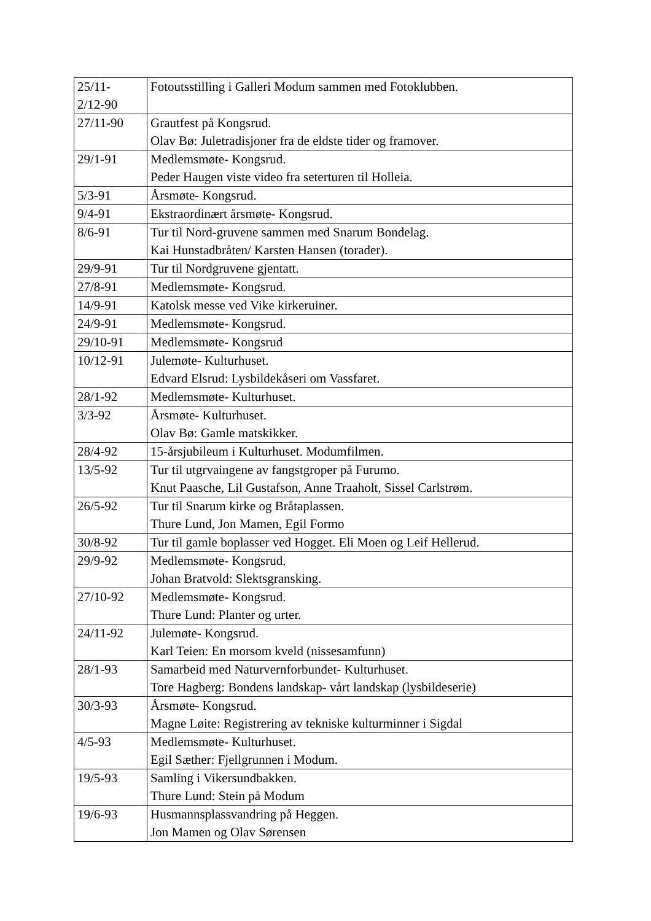| 25/11- 2/12-90 | Fotoutsstilling i Galleri Modum sammen med Fotoklubben. |
| 27/11-90 | Grautfest på Kongsrud. Olav Bø: Juletradisjoner fra de eldste tider og framover. |
| 29/1-91 | Medlemsmøte- Kongsrud. Peder Haugen viste video fra seterturen til Holleia. |
| 5/3-91 | Årsmøte- Kongsrud. |
| 9/4-91 | Ekstraordinært årsmøte- Kongsrud. |
| 8/6-91 | Tur til Nord-gruvene sammen med Snarum Bondelag. Kai Hunstadbråten/ Karsten Hansen (torader). |
| 29/9-91 | Tur til Nordgruvene gjentatt. |
| 27/8-91 | Medlemsmøte- Kongsrud. |
| 14/9-91 | Katolsk messe ved Vike kirkeruiner. |
| 24/9-91 | Medlemsmøte- Kongsrud. |
| 29/10-91 | Medlemsmøte- Kongsrud |
| 10/12-91 | Julemøte- Kulturhuset. Edvard Elsrud: Lysbildekåseri om Vassfaret. |
| 28/1-92 | Medlemsmøte- Kulturhuset. |
| 3/3-92 | Årsmøte- Kulturhuset. Olav Bø: Gamle matskikker. |
| 28/4-92 | 15-årsjubileum i Kulturhuset. Modumfilmen. |
| 13/5-92 | Tur til utgrvaingene av fangstgroper på Furumo. Knut Paasche, Lil Gustafson, Anne Traaholt, Sissel Carlstrøm. |
| 26/5-92 | Tur til Snarum kirke og Bråtaplassen. Thure Lund, Jon Mamen, Egil Formo |
| 30/8-92 | Tur til gamle boplasser ved Hogget. Eli Moen og Leif Hellerud. |
| 29/9-92 | Medlemsmøte- Kongsrud. Johan Bratvold: Slektsgransking. |
| 27/10-92 | Medlemsmøte- Kongsrud. Thure Lund: Planter og urter. |
| 24/11-92 | Julemøte- Kongsrud. Karl Teien: En morsom kveld (nissesamfunn) |
| 28/1-93 | Samarbeid med Naturvernforbundet- Kulturhuset. Tore Hagberg: Bondens landskap- vårt landskap (lysbildeserie) |
| 30/3-93 | Årsmøte- Kongsrud. Magne Løite: Registrering av tekniske kulturminner i Sigdal |
| 4/5-93 | Medlemsmøte- Kulturhuset. Egil Sæther: Fjellgrunnen i Modum. |
| 19/5-93 | Samling i Vikersundbakken. Thure Lund: Stein på Modum |
| 19/6-93 | Husmannsplassvandring på Heggen. Jon Mamen og Olav Sørensen |